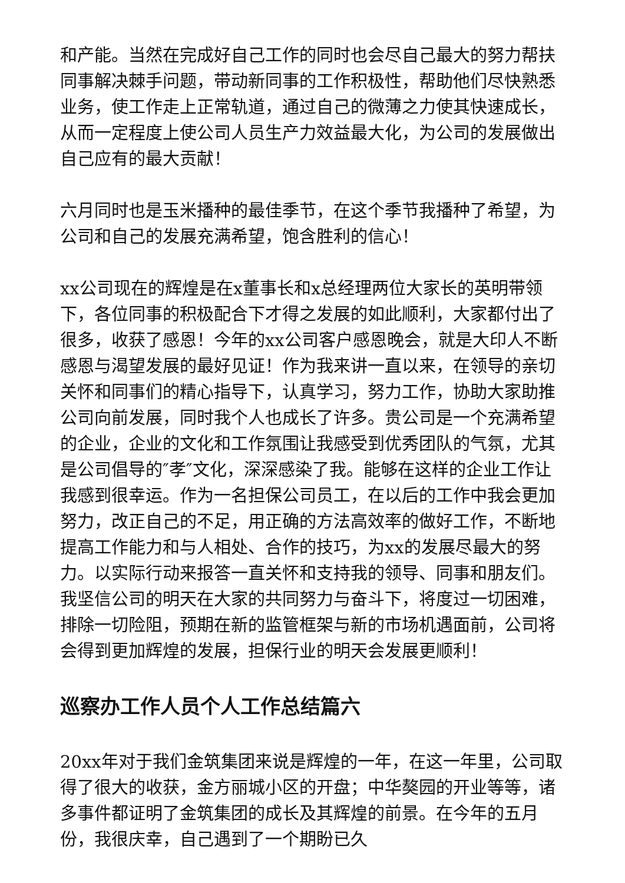和产能。当然在完成好自己工作的同时也会尽自己最大的努力帮扶同事解决棘手问题，带动新同事的工作积极性，帮助他们尽快熟悉业务，使工作走上正常轨道，通过自己的微薄之力使其快速成长，从而一定程度上使公司人员生产力效益最大化，为公司的发展做出自己应有的最大贡献！
六月同时也是玉米播种的最佳季节，在这个季节我播种了希望，为公司和自己的发展充满希望，饱含胜利的信心！
xx公司现在的辉煌是在x董事长和x总经理两位大家长的英明带领下，各位同事的积极配合下才得之发展的如此顺利，大家都付出了很多，收获了感恩！今年的xx公司客户感恩晚会，就是大印人不断感恩与渴望发展的最好见证！作为我来讲一直以来，在领导的亲切关怀和同事们的精心指导下，认真学习，努力工作，协助大家助推公司向前发展，同时我个人也成长了许多。贵公司是一个充满希望的企业，企业的文化和工作氛围让我感受到优秀团队的气氛，尤其是公司倡导的″孝″文化，深深感染了我。能够在这样的企业工作让我感到很幸运。作为一名担保公司员工，在以后的工作中我会更加努力，改正自己的不足，用正确的方法高效率的做好工作，不断地提高工作能力和与人相处、合作的技巧，为xx的发展尽最大的努力。以实际行动来报答一直关怀和支持我的领导、同事和朋友们。我坚信公司的明天在大家的共同努力与奋斗下，将度过一切困难，排除一切险阻，预期在新的监管框架与新的市场机遇面前，公司将会得到更加辉煌的发展，担保行业的明天会发展更顺利！
巡察办工作人员个人工作总结篇六
20xx年对于我们金筑集团来说是辉煌的一年，在这一年里，公司取得了很大的收获，金方丽城小区的开盘；中华獒园的开业等等，诸多事件都证明了金筑集团的成长及其辉煌的前景。在今年的五月份，我很庆幸，自己遇到了一个期盼已久